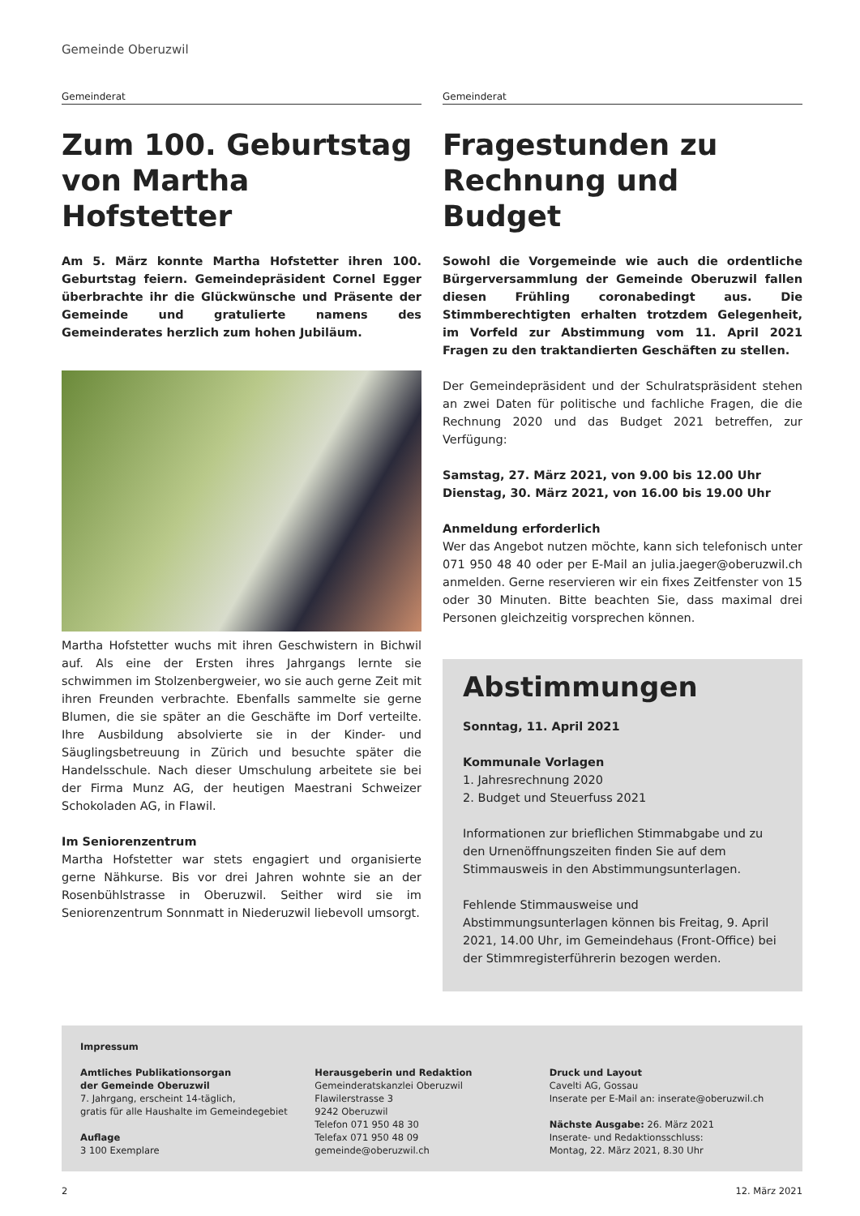Gemeinde Oberuzwil
Gemeinderat
Zum 100. Geburtstag von Martha Hofstetter
Am 5. März konnte Martha Hofstetter ihren 100. Geburtstag feiern. Gemeindepräsident Cornel Egger überbrachte ihr die Glückwünsche und Präsente der Gemeinde und gratulierte namens des Gemeinderates herzlich zum hohen Jubiläum.
Martha Hofstetter wuchs mit ihren Geschwistern in Bichwil auf. Als eine der Ersten ihres Jahrgangs lernte sie schwimmen im Stolzenbergweier, wo sie auch gerne Zeit mit ihren Freunden verbrachte. Ebenfalls sammelte sie gerne Blumen, die sie später an die Geschäfte im Dorf verteilte. Ihre Ausbildung absolvierte sie in der Kinder- und Säuglingsbetreuung in Zürich und besuchte später die Handelsschule. Nach dieser Umschulung arbeitete sie bei der Firma Munz AG, der heutigen Maestrani Schweizer Schokoladen AG, in Flawil.
Im Seniorenzentrum
Martha Hofstetter war stets engagiert und organisierte gerne Nähkurse. Bis vor drei Jahren wohnte sie an der Rosenbühlstrasse in Oberuzwil. Seither wird sie im Seniorenzentrum Sonnmatt in Niederuzwil liebevoll umsorgt.
Gemeinderat
Fragestunden zu Rechnung und Budget
Sowohl die Vorgemeinde wie auch die ordentliche Bürgerversammlung der Gemeinde Oberuzwil fallen diesen Frühling coronabedingt aus. Die Stimmberechtigten erhalten trotzdem Gelegenheit, im Vorfeld zur Abstimmung vom 11. April 2021 Fragen zu den traktandierten Geschäften zu stellen.
Der Gemeindepräsident und der Schulratspräsident stehen an zwei Daten für politische und fachliche Fragen, die die Rechnung 2020 und das Budget 2021 betreffen, zur Verfügung:
Samstag, 27. März 2021, von 9.00 bis 12.00 Uhr
Dienstag, 30. März 2021, von 16.00 bis 19.00 Uhr
Anmeldung erforderlich
Wer das Angebot nutzen möchte, kann sich telefonisch unter 071 950 48 40 oder per E-Mail an julia.jaeger@oberuzwil.ch anmelden. Gerne reservieren wir ein fixes Zeitfenster von 15 oder 30 Minuten. Bitte beachten Sie, dass maximal drei Personen gleichzeitig vorsprechen können.
Abstimmungen
Sonntag, 11. April 2021
Kommunale Vorlagen
1. Jahresrechnung 2020
2. Budget und Steuerfuss 2021
Informationen zur brieflichen Stimmabgabe und zu den Urnenöffnungszeiten finden Sie auf dem Stimmausweis in den Abstimmungsunterlagen.
Fehlende Stimmausweise und Abstimmungsunterlagen können bis Freitag, 9. April 2021, 14.00 Uhr, im Gemeindehaus (Front-Office) bei der Stimmregisterführerin bezogen werden.
Impressum
Amtliches Publikationsorgan
der Gemeinde Oberuzwil
7. Jahrgang, erscheint 14-täglich,
gratis für alle Haushalte im Gemeindegebiet
Auflage
3 100 Exemplare
Herausgeberin und Redaktion
Gemeinderatskanzlei Oberuzwil
Flawilerstrasse 3
9242 Oberuzwil
Telefon 071 950 48 30
Telefax 071 950 48 09
gemeinde@oberuzwil.ch
Druck und Layout
Cavelti AG, Gossau
Inserate per E-Mail an: inserate@oberuzwil.ch
Nächste Ausgabe: 26. März 2021
Inserate- und Redaktionsschluss:
Montag, 22. März 2021, 8.30 Uhr
2 12. März 2021